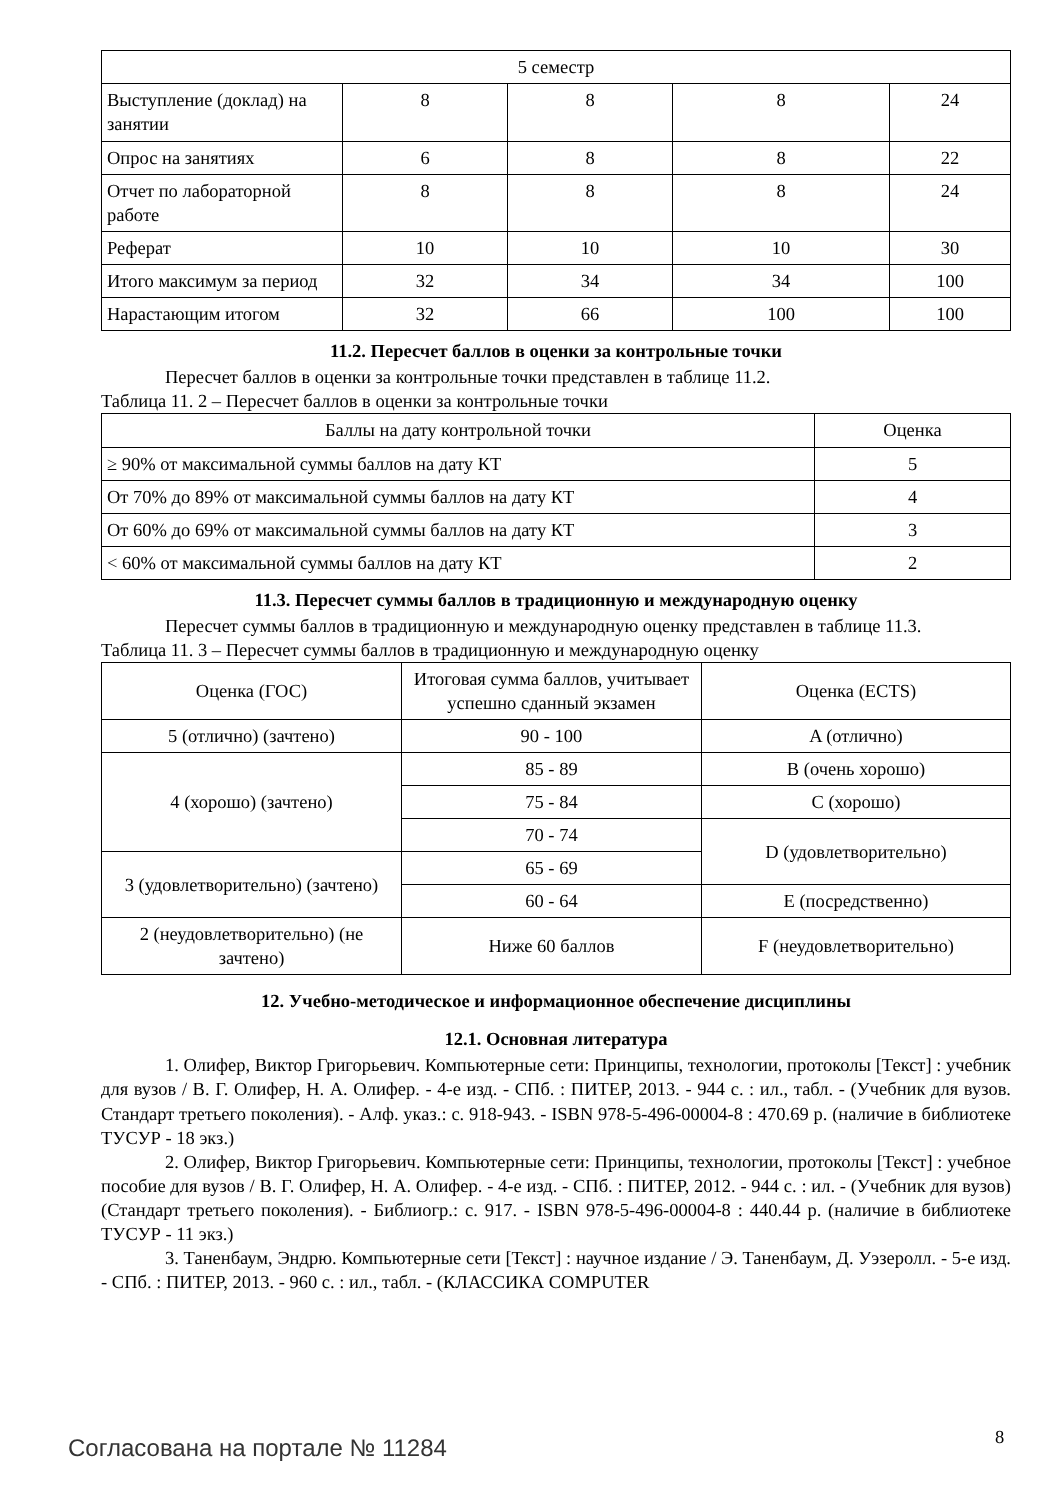| 5 семестр | | | | |
| Выступление (доклад) на занятии | 8 | 8 | 8 | 24 |
| Опрос на занятиях | 6 | 8 | 8 | 22 |
| Отчет по лабораторной работе | 8 | 8 | 8 | 24 |
| Реферат | 10 | 10 | 10 | 30 |
| Итого максимум за период | 32 | 34 | 34 | 100 |
| Нарастающим итогом | 32 | 66 | 100 | 100 |
11.2. Пересчет баллов в оценки за контрольные точки
Пересчет баллов в оценки за контрольные точки представлен в таблице 11.2.
Таблица 11. 2 – Пересчет баллов в оценки за контрольные точки
| Баллы на дату контрольной точки | Оценка |
| ≥ 90% от максимальной суммы баллов на дату КТ | 5 |
| От 70% до 89% от максимальной суммы баллов на дату КТ | 4 |
| От 60% до 69% от максимальной суммы баллов на дату КТ | 3 |
| < 60% от максимальной суммы баллов на дату КТ | 2 |
11.3. Пересчет суммы баллов в традиционную и международную оценку
Пересчет суммы баллов в традиционную и международную оценку представлен в таблице 11.3.
Таблица 11. 3 – Пересчет суммы баллов в традиционную и международную оценку
| Оценка (ГОС) | Итоговая сумма баллов, учитывает успешно сданный экзамен | Оценка (ECTS) |
| 5 (отлично) (зачтено) | 90 - 100 | A (отлично) |
| 4 (хорошо) (зачтено) | 85 - 89 | B (очень хорошо) |
| | 75 - 84 | C (хорошо) |
| | 70 - 74 | D (удовлетворительно) |
| 3 (удовлетворительно) (зачтено) | 65 - 69 | |
| | 60 - 64 | E (посредственно) |
| 2 (неудовлетворительно) (не зачтено) | Ниже 60 баллов | F (неудовлетворительно) |
12. Учебно-методическое и информационное обеспечение дисциплины
12.1. Основная литература
1. Олифер, Виктор Григорьевич. Компьютерные сети: Принципы, технологии, протоколы [Текст] : учебник для вузов / В. Г. Олифер, Н. А. Олифер. - 4-е изд. - СПб. : ПИТЕР, 2013. - 944 с. : ил., табл. - (Учебник для вузов. Стандарт третьего поколения). - Алф. указ.: с. 918-943. - ISBN 978-5-496-00004-8 : 470.69 р. (наличие в библиотеке ТУСУР - 18 экз.)
2. Олифер, Виктор Григорьевич. Компьютерные сети: Принципы, технологии, протоколы [Текст] : учебное пособие для вузов / В. Г. Олифер, Н. А. Олифер. - 4-е изд. - СПб. : ПИТЕР, 2012. - 944 с. : ил. - (Учебник для вузов) (Стандарт третьего поколения). - Библиогр.: с. 917. - ISBN 978-5-496-00004-8 : 440.44 р. (наличие в библиотеке ТУСУР - 11 экз.)
3. Таненбаум, Эндрю. Компьютерные сети [Текст] : научное издание / Э. Таненбаум, Д. Уэзеролл. - 5-е изд. - СПб. : ПИТЕР, 2013. - 960 с. : ил., табл. - (КЛАССИКА COMPUTER
Согласована на портале № 11284 8